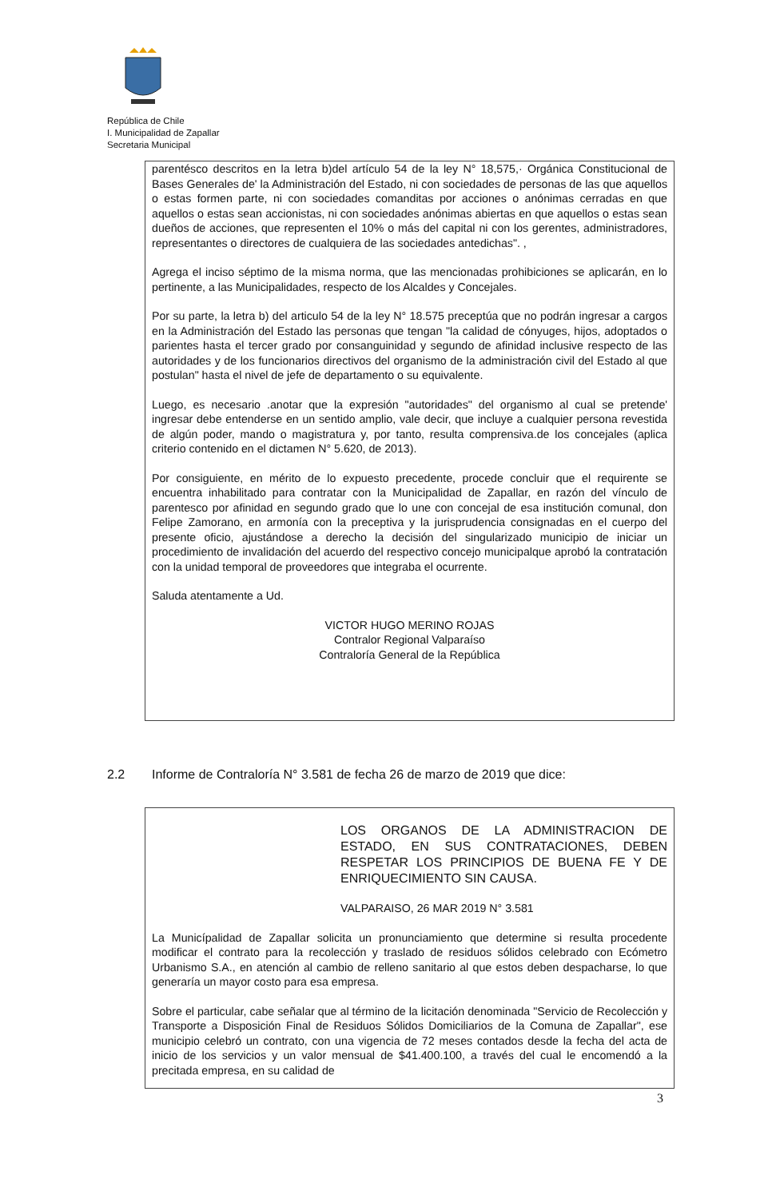República de Chile
I. Municipalidad de Zapallar
Secretaria Municipal
parentésco descritos en la letra b)del artículo 54 de la ley N° 18,575,· Orgánica Constitucional de Bases Generales de' la Administración del Estado, ni con sociedades de personas de las que aquellos o estas formen parte, ni con sociedades comanditas por acciones o anónimas cerradas en que aquellos o estas sean accionistas, ni con sociedades anónimas abiertas en que aquellos o estas sean dueños de acciones, que representen el 10% o más del capital ni con los gerentes, administradores, representantes o directores de cualquiera de las sociedades antedichas". ,
Agrega el inciso séptimo de la misma norma, que las mencionadas prohibiciones se aplicarán, en lo pertinente, a las Municipalidades, respecto de los Alcaldes y Concejales.
Por su parte, la letra b) del articulo 54 de la ley N° 18.575 preceptúa que no podrán ingresar a cargos en la Administración del Estado las personas que tengan "la calidad de cónyuges, hijos, adoptados o parientes hasta el tercer grado por consanguinidad y segundo de afinidad inclusive respecto de las autoridades y de los funcionarios directivos del organismo de la administración civil del Estado al que postulan" hasta el nivel de jefe de departamento o su equivalente.
Luego, es necesario .anotar que la expresión "autoridades" del organismo al cual se pretende' ingresar debe entenderse en un sentido amplio, vale decir, que incluye a cualquier persona revestida de algún poder, mando o magistratura y, por tanto, resulta comprensiva.de los concejales (aplica criterio contenido en el dictamen N° 5.620, de 2013).
Por consiguiente, en mérito de lo expuesto precedente, procede concluir que el requirente se encuentra inhabilitado para contratar con la Municipalidad de Zapallar, en razón del vínculo de parentesco por afinidad en segundo grado que lo une con concejal de esa institución comunal, don Felipe Zamorano, en armonía con la preceptiva y la jurisprudencia consignadas en el cuerpo del presente oficio, ajustándose a derecho la decisión del singularizado municipio de iniciar un procedimiento de invalidación del acuerdo del respectivo concejo municipalque aprobó la contratación con la unidad temporal de proveedores que integraba el ocurrente.
Saluda atentamente a Ud.
VICTOR HUGO MERINO ROJAS
Contralor Regional Valparaíso
Contraloría General de la República
2.2 Informe de Contraloría N° 3.581 de fecha 26 de marzo de 2019 que dice:
LOS ORGANOS DE LA ADMINISTRACION DE ESTADO, EN SUS CONTRATACIONES, DEBEN RESPETAR LOS PRINCIPIOS DE BUENA FE Y DE ENRIQUECIMIENTO SIN CAUSA.
VALPARAISO, 26 MAR 2019 N° 3.581
La Municípalidad de Zapallar solicita un pronunciamiento que determine si resulta procedente modificar el contrato para la recolección y traslado de residuos sólidos celebrado con Ecómetro Urbanismo S.A., en atención al cambio de relleno sanitario al que estos deben despacharse, lo que generaría un mayor costo para esa empresa.
Sobre el particular, cabe señalar que al término de la licitación denominada "Servicio de Recolección y Transporte a Disposición Final de Residuos Sólidos Domiciliarios de la Comuna de Zapallar", ese municipio celebró un contrato, con una vigencia de 72 meses contados desde la fecha del acta de inicio de los servicios y un valor mensual de $41.400.100, a través del cual le encomendó a la precitada empresa, en su calidad de
3